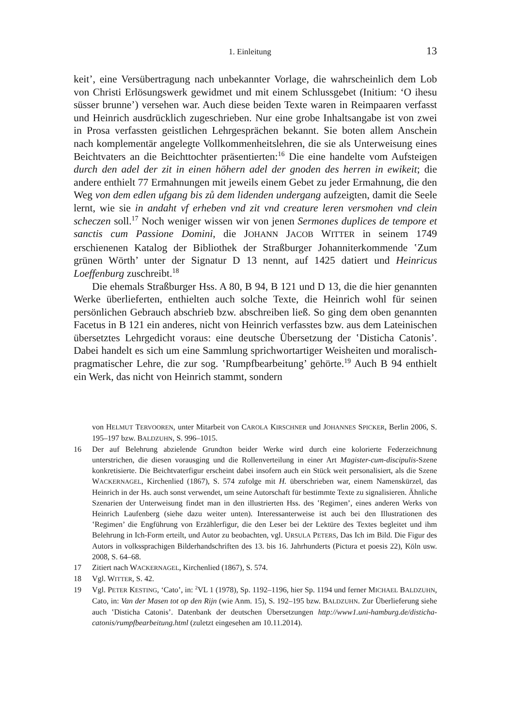1. Einleitung 13
keit’, eine Versübertragung nach unbekannter Vorlage, die wahrscheinlich dem Lob von Christi Erlösungswerk gewidmet und mit einem Schlussgebet (Initium: ‘O ihesu süsser brunne’) versehen war. Auch diese beiden Texte waren in Reimpaaren verfasst und Heinrich ausdrücklich zugeschrieben. Nur eine grobe Inhaltsangabe ist von zwei in Prosa verfassten geistlichen Lehrgesprächen bekannt. Sie boten allem Anschein nach komplementär angelegte Vollkommenheitslehren, die sie als Unterweisung eines Beichtvaters an die Beichttochter präsentierten:<sup>16</sup> Die eine handelte vom Aufsteigen durch den adel der zit in einen höhern adel der gnoden des herren in ewikeit; die andere enthielt 77 Ermahnungen mit jeweils einem Gebet zu jeder Ermahnung, die den Weg von dem edlen ufgang bis zů dem lidenden undergang aufzeigten, damit die Seele lernt, wie sie in andaht vf erheben vnd zit vnd creature leren versmohen vnd clein scheczen soll.<sup>17</sup> Noch weniger wissen wir von jenen Sermones duplices de tempore et sanctis cum Passione Domini, die JOHANN JACOB WITTER in seinem 1749 erschienenen Katalog der Bibliothek der Straßburger Johanniterkommende ‛Zum grünen Wörth’ unter der Signatur D 13 nennt, auf 1425 datiert und Heinricus Loeffenburg zuschreibt.<sup>18</sup>
Die ehemals Straßburger Hss. A 80, B 94, B 121 und D 13, die die hier genannten Werke überlieferten, enthielten auch solche Texte, die Heinrich wohl für seinen persönlichen Gebrauch abschrieb bzw. abschreiben ließ. So ging dem oben genannten Facetus in B 121 ein anderes, nicht von Heinrich verfasstes bzw. aus dem Lateinischen übersetztes Lehrgedicht voraus: eine deutsche Übersetzung der ‛Disticha Catonis’. Dabei handelt es sich um eine Sammlung sprichwortartiger Weisheiten und moralisch-pragmatischer Lehre, die zur sog. ‛Rumpfbearbeitung’ gehörte.<sup>19</sup> Auch B 94 enthielt ein Werk, das nicht von Heinrich stammt, sondern
von HELMUT TERVOOREN, unter Mitarbeit von CAROLA KIRSCHNER und JOHANNES SPICKER, Berlin 2006, S. 195–197 bzw. BALDZUHN, S. 996–1015.
16 Der auf Belehrung abzielende Grundton beider Werke wird durch eine kolorierte Federzeichnung unterstrichen, die diesen vorausging und die Rollenverteilung in einer Art Magister-cum-discipulis-Szene konkretisierte. Die Beichtvaterfigur erscheint dabei insofern auch ein Stück weit personalisiert, als die Szene WACKERNAGEL, Kirchenlied (1867), S. 574 zufolge mit H. überschrieben war, einem Namenskürzel, das Heinrich in der Hs. auch sonst verwendet, um seine Autorschaft für bestimmte Texte zu signalisieren. Ähnliche Szenarien der Unterweisung findet man in den illustrierten Hss. des ‛Regimen’, eines anderen Werks von Heinrich Laufenberg (siehe dazu weiter unten). Interessanterweise ist auch bei den Illustrationen des ‛Regimen’ die Engführung von Erzählerfigur, die den Leser bei der Lektüre des Textes begleitet und ihm Belehrung in Ich-Form erteilt, und Autor zu beobachten, vgl. URSULA PETERS, Das Ich im Bild. Die Figur des Autors in volkssprachigen Bilderhandschriften des 13. bis 16. Jahrhunderts (Pictura et poesis 22), Köln usw. 2008, S. 64–68.
17 Zitiert nach WACKERNAGEL, Kirchenlied (1867), S. 574.
18 Vgl. WITTER, S. 42.
19 Vgl. PETER KESTING, ‘Cato’, in: <sup>2</sup>VL 1 (1978), Sp. 1192–1196, hier Sp. 1194 und ferner MICHAEL BALDZUHN, Cato, in: Van der Masen tot op den Rijn (wie Anm. 15), S. 192–195 bzw. BALDZUHN. Zur Überlieferung siehe auch ‛Disticha Catonis’. Datenbank der deutschen Übersetzungen http://www1.uni-hamburg.de/disticha-catonis/rumpfbearbeitung.html (zuletzt eingesehen am 10.11.2014).